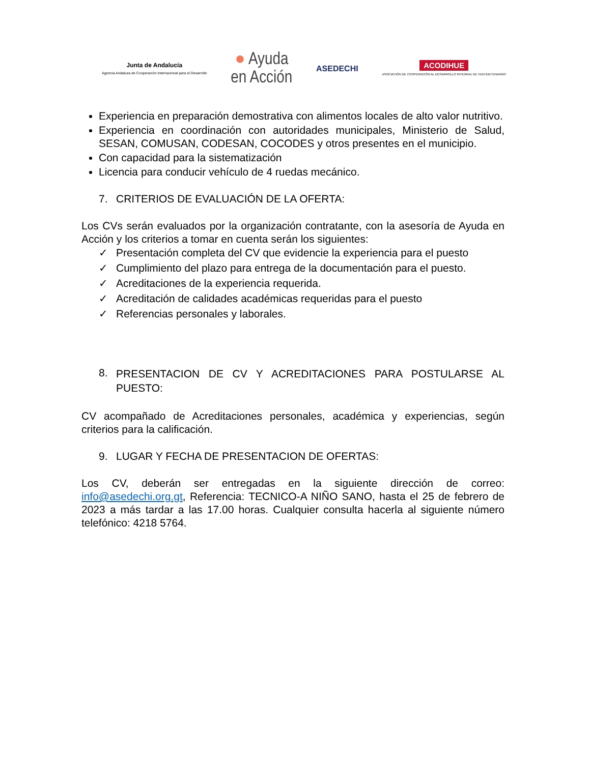Junta de Andalucía
Agencia Andaluza de Cooperación Internacional para el Desarrollo
● Ayuda
en Acción
ASEDECHI
ACODIHUE
ASOCIACIÓN DE COOPERACIÓN AL DESARROLLO INTEGRAL DE HUEHUETENANGO
Experiencia en preparación demostrativa con alimentos locales de alto valor nutritivo.
Experiencia en coordinación con autoridades municipales, Ministerio de Salud, SESAN, COMUSAN, CODESAN, COCODES y otros presentes en el municipio.
Con capacidad para la sistematización
Licencia para conducir vehículo de 4 ruedas mecánico.
7. CRITERIOS DE EVALUACIÓN DE LA OFERTA:
Los CVs serán evaluados por la organización contratante, con la asesoría de Ayuda en Acción y los criterios a tomar en cuenta serán los siguientes:
✓ Presentación completa del CV que evidencie la experiencia para el puesto
✓ Cumplimiento del plazo para entrega de la documentación para el puesto.
✓ Acreditaciones de la experiencia requerida.
✓ Acreditación de calidades académicas requeridas para el puesto
✓ Referencias personales y laborales.
8.
PRESENTACION DE CV Y ACREDITACIONES PARA POSTULARSE AL PUESTO:
CV acompañado de Acreditaciones personales, académica y experiencias, según criterios para la calificación.
9. LUGAR Y FECHA DE PRESENTACION DE OFERTAS:
Los CV, deberán ser entregadas en la siguiente dirección de correo: info@asedechi.org.gt, Referencia: TECNICO-A NIÑO SANO, hasta el 25 de febrero de 2023 a más tardar a las 17.00 horas. Cualquier consulta hacerla al siguiente número telefónico: 4218 5764.